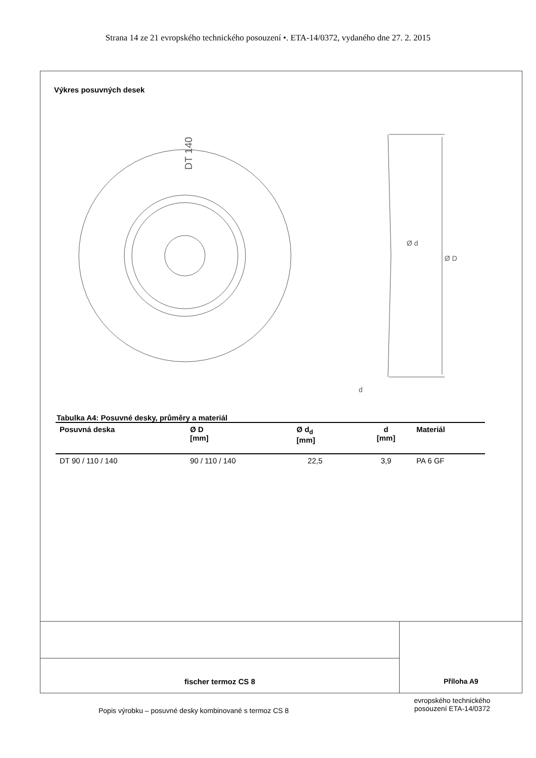Strana 14 ze 21 evropského technického posouzení •. ETA-14/0372, vydaného dne 27. 2. 2015
Výkres posuvných desek
DT 140
Ø D
Ø d
d
Tabulka A4: Posuvné desky, průměry a materiál
| Posuvná deska | Ø D [mm] | Ø d<sub>d</sub> [mm] | d [mm] | Materiál |
| --- | --- | --- | --- | --- |
| DT 90 / 110 / 140 | 90 / 110 / 140 | 22,5 | 3,9 | PA 6 GF |
fischer termoz CS 8
Příloha A9
Popis výrobku – posuvné desky kombinované s termoz CS 8
evropského technického posouzení ETA-14/0372